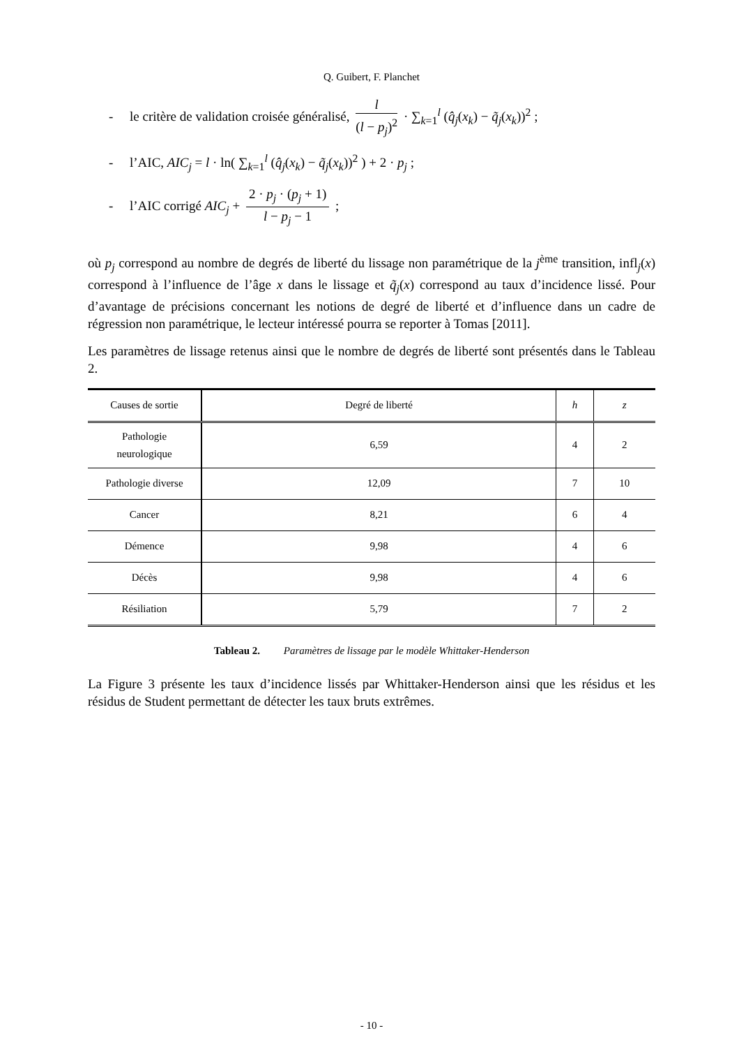Q. Guibert, F. Planchet
- le critère de validation croisée généralisé,
l
(l − p<sub>j</sub>)<sup>2</sup>
· ∑<sub>k=1</sub><sup>l</sup> (q̂<sub>j</sub>(x<sub>k</sub>) − q̃<sub>j</sub>(x<sub>k</sub>))<sup>2</sup> ;
- l’AIC, AIC<sub>j</sub> = l · ln( ∑<sub>k=1</sub><sup>l</sup> (q̂<sub>j</sub>(x<sub>k</sub>) − q̃<sub>j</sub>(x<sub>k</sub>))<sup>2</sup> ) + 2 · p<sub>j</sub> ;
- l’AIC corrigé AIC<sub>j</sub> +
2 · p<sub>j</sub> · (p<sub>j</sub> + 1)
l − p<sub>j</sub> − 1
;
où p<sub>j</sub> correspond au nombre de degrés de liberté du lissage non paramétrique de la j<sup>ème</sup> transition, infl<sub>j</sub>(x) correspond à l’influence de l’âge x dans le lissage et q̃<sub>j</sub>(x) correspond au taux d’incidence lissé. Pour d’avantage de précisions concernant les notions de degré de liberté et d’influence dans un cadre de régression non paramétrique, le lecteur intéressé pourra se reporter à Tomas [2011].
Les paramètres de lissage retenus ainsi que le nombre de degrés de liberté sont présentés dans le Tableau 2.
| Causes de sortie | Degré de liberté | h | z |
| --- | --- | --- | --- |
| Pathologie neurologique | 6,59 | 4 | 2 |
| Pathologie diverse | 12,09 | 7 | 10 |
| Cancer | 8,21 | 6 | 4 |
| Démence | 9,98 | 4 | 6 |
| Décès | 9,98 | 4 | 6 |
| Résiliation | 5,79 | 7 | 2 |
Tableau 2. Paramètres de lissage par le modèle Whittaker-Henderson
La Figure 3 présente les taux d’incidence lissés par Whittaker-Henderson ainsi que les résidus et les résidus de Student permettant de détecter les taux bruts extrêmes.
- 10 -